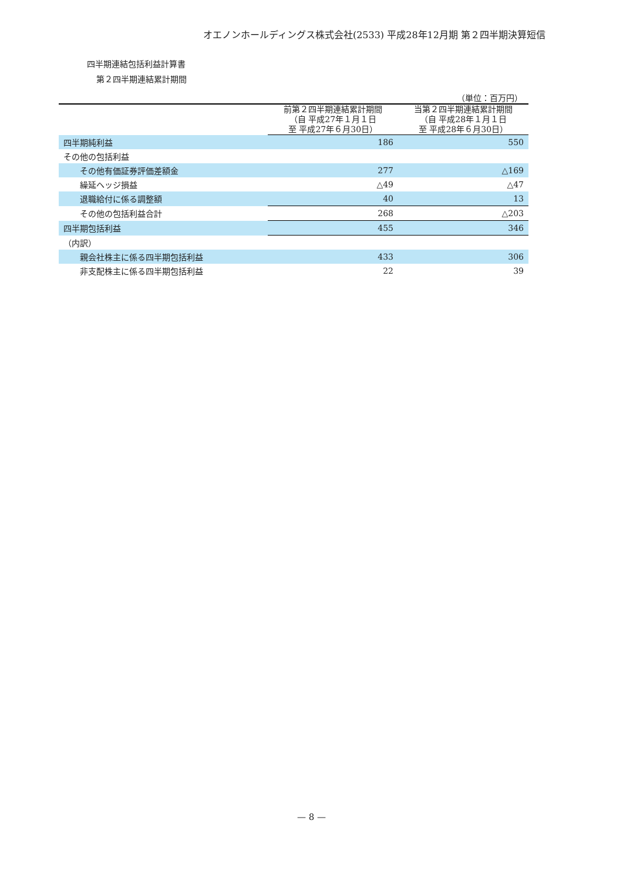オエノンホールディングス株式会社(2533) 平成28年12月期 第２四半期決算短信
四半期連結包括利益計算書
第２四半期連結累計期間
（単位：百万円）
| | 前第２四半期連結累計期間 （自 平成27年１月１日 至 平成27年６月30日） | 当第２四半期連結累計期間 （自 平成28年１月１日 至 平成28年６月30日） |
| --- | --- | --- |
| 四半期純利益 | 186 | 550 |
| その他の包括利益 | | |
| その他有価証券評価差額金 | 277 | △169 |
| 繰延ヘッジ損益 | △49 | △47 |
| 退職給付に係る調整額 | 40 | 13 |
| その他の包括利益合計 | 268 | △203 |
| 四半期包括利益 | 455 | 346 |
| （内訳） | | |
| 親会社株主に係る四半期包括利益 | 433 | 306 |
| 非支配株主に係る四半期包括利益 | 22 | 39 |
— 8 —